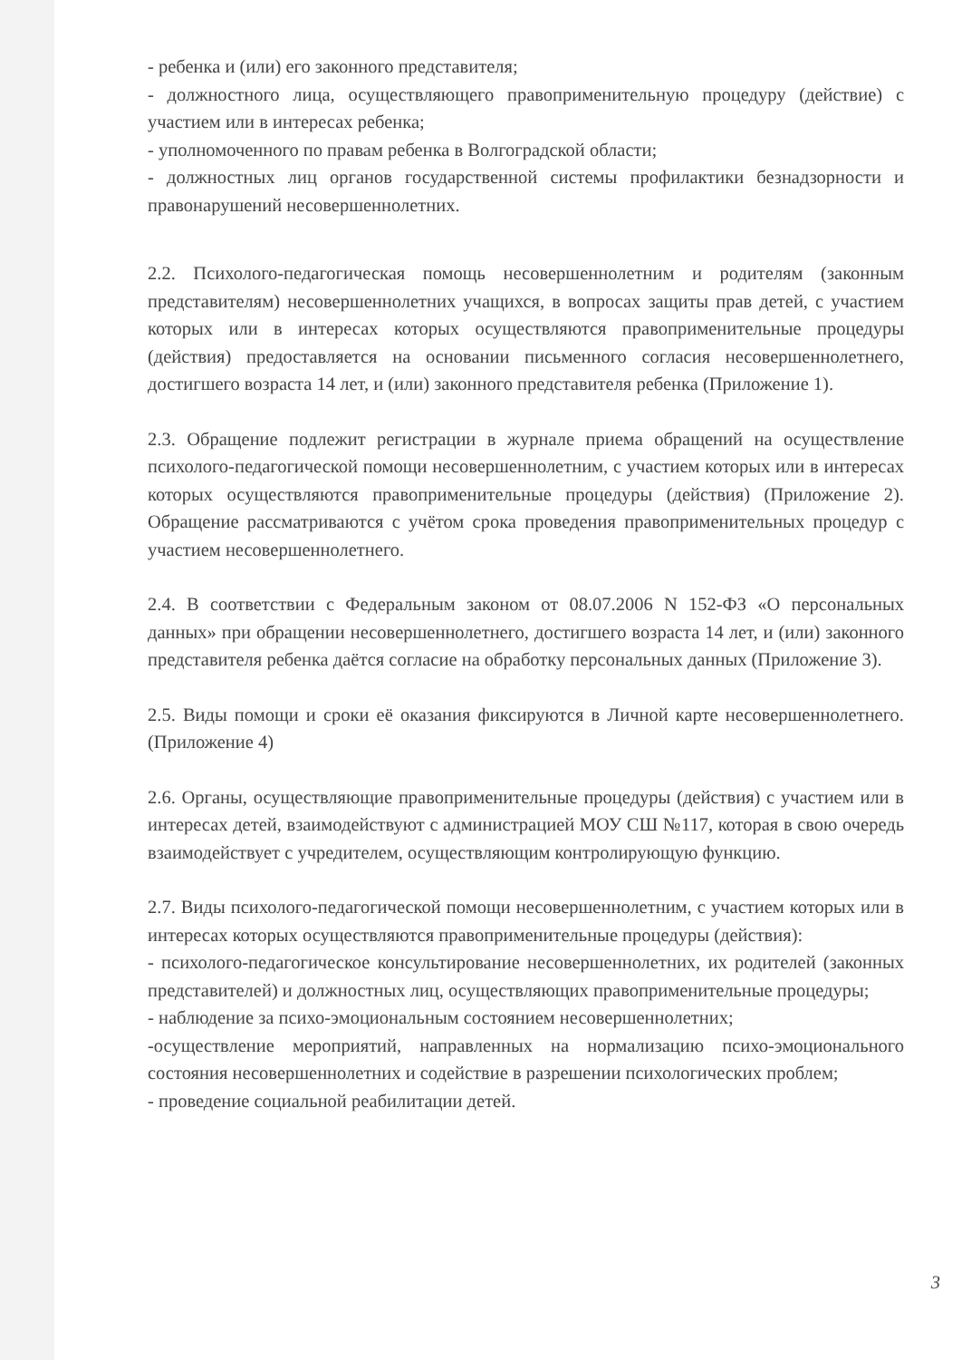- ребенка и (или) его законного представителя;
- должностного лица, осуществляющего правоприменительную процедуру (действие) с участием или в интересах ребенка;
- уполномоченного по правам ребенка в Волгоградской области;
- должностных лиц органов государственной системы профилактики безнадзорности и правонарушений несовершеннолетних.
2.2. Психолого-педагогическая помощь несовершеннолетним и родителям (законным представителям) несовершеннолетних учащихся, в вопросах защиты прав детей, с участием которых или в интересах которых осуществляются правоприменительные процедуры (действия) предоставляется на основании письменного согласия несовершеннолетнего, достигшего возраста 14 лет, и (или) законного представителя ребенка (Приложение 1).
2.3. Обращение подлежит регистрации в журнале приема обращений на осуществление психолого-педагогической помощи несовершеннолетним, с участием которых или в интересах которых осуществляются правоприменительные процедуры (действия) (Приложение 2). Обращение рассматриваются с учётом срока проведения правоприменительных процедур с участием несовершеннолетнего.
2.4. В соответствии с Федеральным законом от 08.07.2006 N 152-ФЗ «О персональных данных» при обращении несовершеннолетнего, достигшего возраста 14 лет, и (или) законного представителя ребенка даётся согласие на обработку персональных данных (Приложение 3).
2.5. Виды помощи и сроки её оказания фиксируются в Личной карте несовершеннолетнего. (Приложение 4)
2.6. Органы, осуществляющие правоприменительные процедуры (действия) с участием или в интересах детей, взаимодействуют с администрацией МОУ СШ №117, которая в свою очередь взаимодействует с учредителем, осуществляющим контролирующую функцию.
2.7. Виды психолого-педагогической помощи несовершеннолетним, с участием которых или в интересах которых осуществляются правоприменительные процедуры (действия):
- психолого-педагогическое консультирование несовершеннолетних, их родителей (законных представителей) и должностных лиц, осуществляющих правоприменительные процедуры;
- наблюдение за психо-эмоциональным состоянием несовершеннолетних;
-осуществление мероприятий, направленных на нормализацию психо-эмоционального состояния несовершеннолетних и содействие в разрешении психологических проблем;
- проведение социальной реабилитации детей.
3